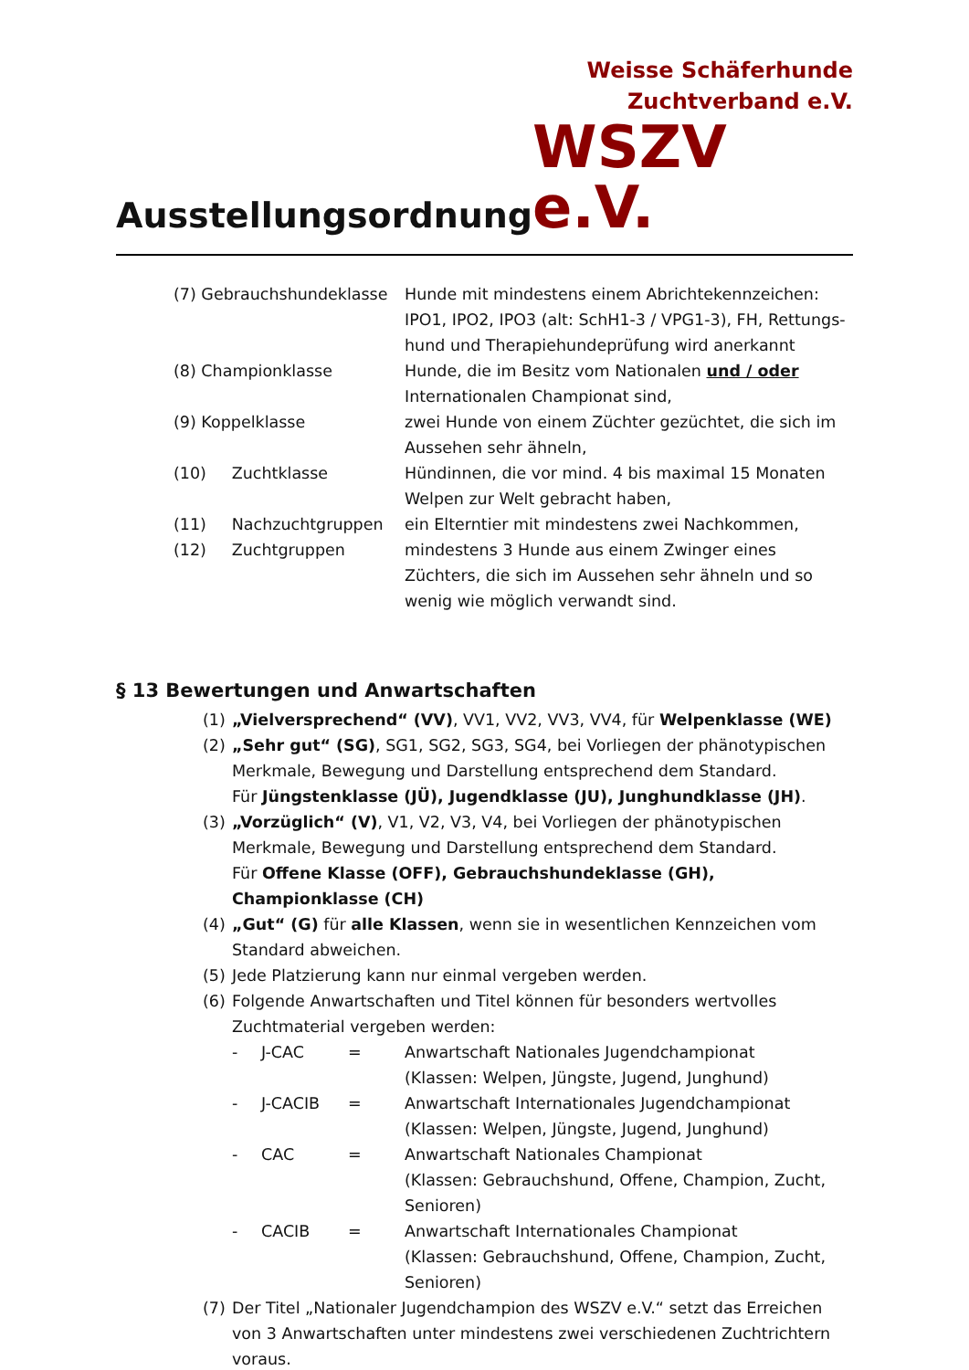Ausstellungsordnung
Weisse Schäferhunde
Zuchtverband e.V.
WSZV e.V.
| (7) Gebrauchshundeklasse | Hunde mit mindestens einem Abrichtekennzeichen: IPO1, IPO2, IPO3 (alt: SchH1-3 / VPG1-3), FH, Rettungs-hund und Therapiehundeprüfung wird anerkannt |
| (8) Championklasse | Hunde, die im Besitz vom Nationalen und / oder Internationalen Championat sind, |
| (9) Koppelklasse | zwei Hunde von einem Züchter gezüchtet, die sich im Aussehen sehr ähneln, |
| (10) Zuchtklasse | Hündinnen, die vor mind. 4 bis maximal 15 Monaten Welpen zur Welt gebracht haben, |
| (11) Nachzuchtgruppen | ein Elterntier mit mindestens zwei Nachkommen, |
| (12) Zuchtgruppen | mindestens 3 Hunde aus einem Zwinger eines Züchters, die sich im Aussehen sehr ähneln und so wenig wie möglich verwandt sind. |
§ 13 Bewertungen und Anwartschaften
(1) „Vielversprechend“ (VV), VV1, VV2, VV3, VV4, für Welpenklasse (WE)
(2) „Sehr gut“ (SG), SG1, SG2, SG3, SG4, bei Vorliegen der phänotypischen Merkmale, Bewegung und Darstellung entsprechend dem Standard.
Für Jüngstenklasse (JÜ), Jugendklasse (JU), Junghundklasse (JH).
(3) „Vorzüglich“ (V), V1, V2, V3, V4, bei Vorliegen der phänotypischen Merkmale, Bewegung und Darstellung entsprechend dem Standard.
Für Offene Klasse (OFF), Gebrauchshundeklasse (GH), Championklasse (CH)
(4) „Gut“ (G) für alle Klassen, wenn sie in wesentlichen Kennzeichen vom Standard abweichen.
(5) Jede Platzierung kann nur einmal vergeben werden.
(6) Folgende Anwartschaften und Titel können für besonders wertvolles Zuchtmaterial vergeben werden:
| - | J-CAC | = | Anwartschaft Nationales Jugendchampionat (Klassen: Welpen, Jüngste, Jugend, Junghund) |
| - | J-CACIB | = | Anwartschaft Internationales Jugendchampionat (Klassen: Welpen, Jüngste, Jugend, Junghund) |
| - | CAC | = | Anwartschaft Nationales Championat (Klassen: Gebrauchshund, Offene, Champion, Zucht, Senioren) |
| - | CACIB | = | Anwartschaft Internationales Championat (Klassen: Gebrauchshund, Offene, Champion, Zucht, Senioren) |
(7) Der Titel „Nationaler Jugendchampion des WSZV e.V.“ setzt das Erreichen von 3 Anwartschaften unter mindestens zwei verschiedenen Zuchtrichtern voraus.